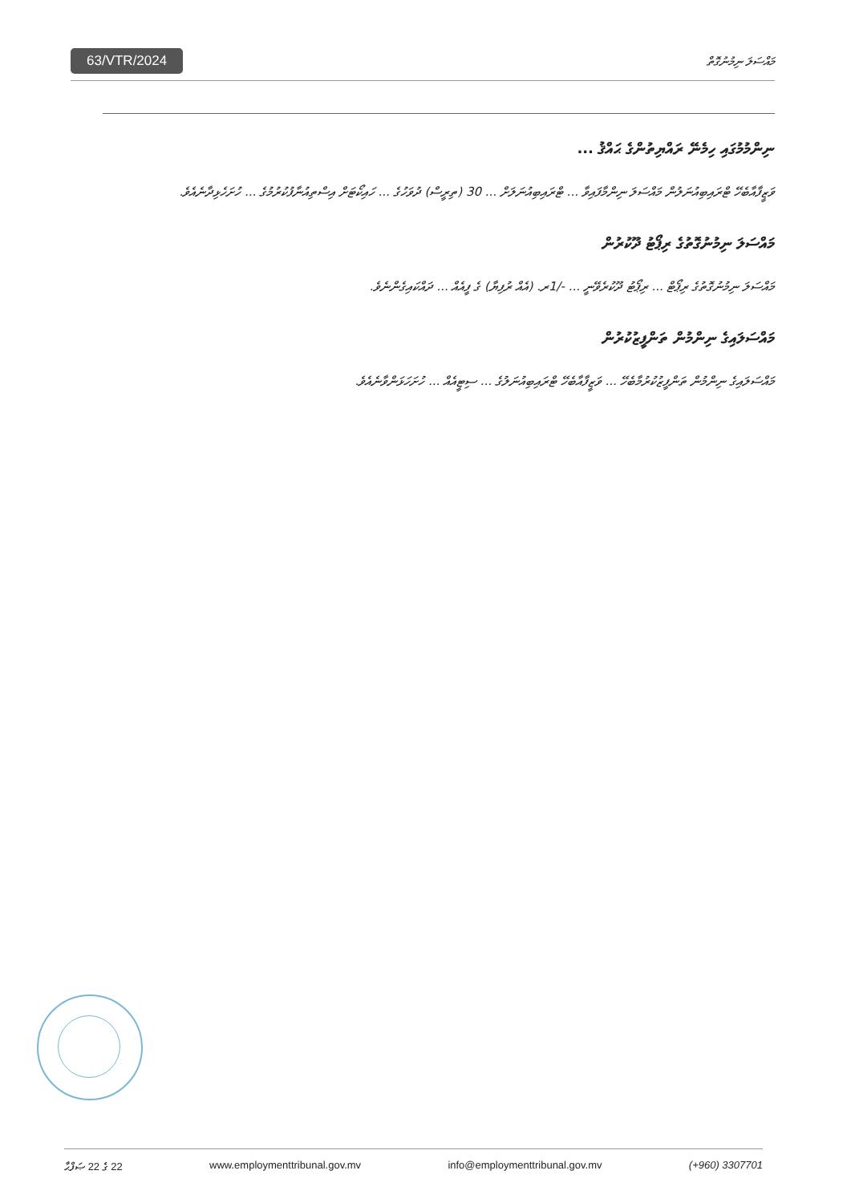63/VTR/2024 މައްސަލަ ނިމުނުގޮތް
ނިންމުމުގައި ހިމެނޭ ރައްޔިތުންގެ ޙައްޤު ...
ވަޒީފާއާބެހޭ ޓްރައިބިއުނަލުން މައްސަލަ ނިންމާފައިވާ ... ޓްރައިބިއުނަލަށް ... 30 (ތިރީސް) ދުވަހުގެ ... ހައިކޯޓަށް އިސްތިއުނާފުކުރުމުގެ ... ހުށަހެޅިދާނެއެވެ.
މައްސަލަ ނިމުނުގޮތުގެ ރިޕޯޓު ދޫކުރުން
މައްސަލަ ނިމުނުގޮތުގެ ރިޕޯޓް ... ރިޕޯޓު ދޫކުރެވޭނީ ... -/1ރ. (އެއް ރުފިޔާ) ގެ ފީއެއް ... ދައްކައިގެންނެވެ.
މައްސަލައިގެ ނިންމުން ތަންފީޒުކުރުން
މައްސަލައިގެ ނިންމުން ތަންފީޒުކުރުމާބެހޭ ... ވަޒީފާއާބެހޭ ޓްރައިބިއުނަލުގެ ... ސިޓީއެއް ... ހުށަހަޅަންވާނެއެވެ.
22 ގެ 22 ޞަފްޙާ www.employmenttribunal.gov.mv info@employmenttribunal.gov.mv (+960) 3307701